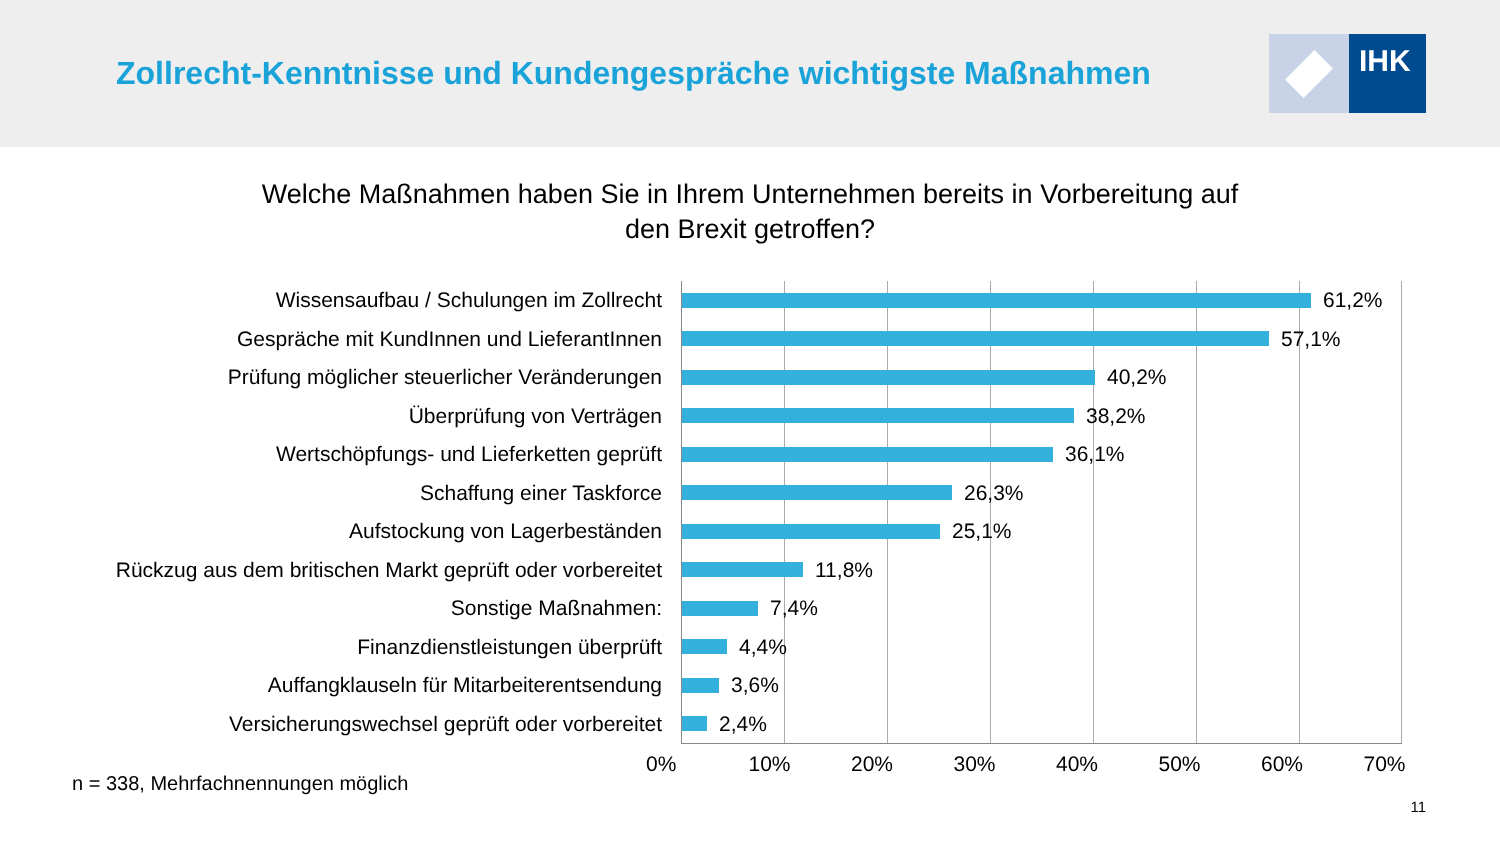Zollrecht-Kenntnisse und Kundengespräche wichtigste Maßnahmen
IHK
Welche Maßnahmen haben Sie in Ihrem Unternehmen bereits in Vorbereitung auf
den Brexit getroffen?
Wissensaufbau / Schulungen im Zollrecht
Gespräche mit KundInnen und LieferantInnen
Prüfung möglicher steuerlicher Veränderungen
Überprüfung von Verträgen
Wertschöpfungs- und Lieferketten geprüft
Schaffung einer Taskforce
Aufstockung von Lagerbeständen
Rückzug aus dem britischen Markt geprüft oder vorbereitet
Sonstige Maßnahmen:
Finanzdienstleistungen überprüft
Auffangklauseln für Mitarbeiterentsendung
Versicherungswechsel geprüft oder vorbereitet
61,2%
57,1%
40,2%
38,2%
36,1%
26,3%
25,1%
11,8%
7,4%
4,4%
3,6%
2,4%
0% 10% 20% 30% 40% 50% 60% 70%
n = 338, Mehrfachnennungen möglich 11